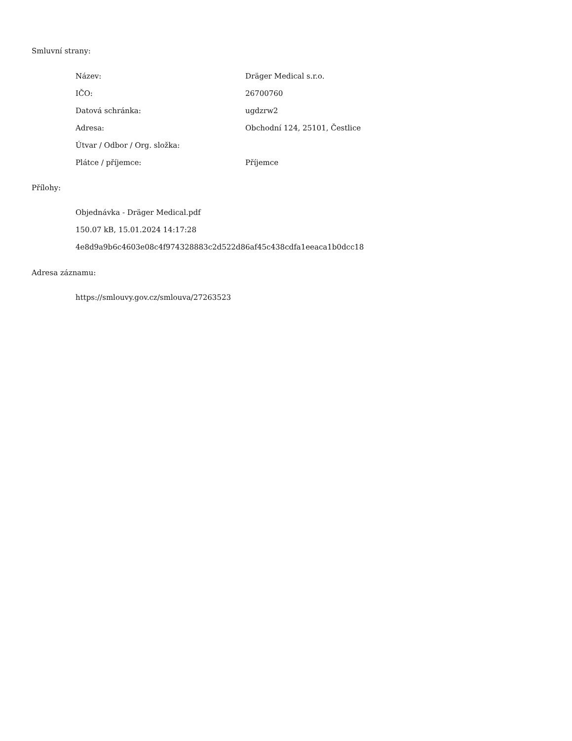Smluvní strany:
| Název: | Dräger Medical s.r.o. |
| IČO: | 26700760 |
| Datová schránka: | ugdzrw2 |
| Adresa: | Obchodní 124, 25101, Čestlice |
| Útvar / Odbor / Org. složka: | |
| Plátce / příjemce: | Příjemce |
Přílohy:
Objednávka - Dräger Medical.pdf
150.07 kB, 15.01.2024 14:17:28
4e8d9a9b6c4603e08c4f974328883c2d522d86af45c438cdfa1eeaca1b0dcc18
Adresa záznamu:
https://smlouvy.gov.cz/smlouva/27263523